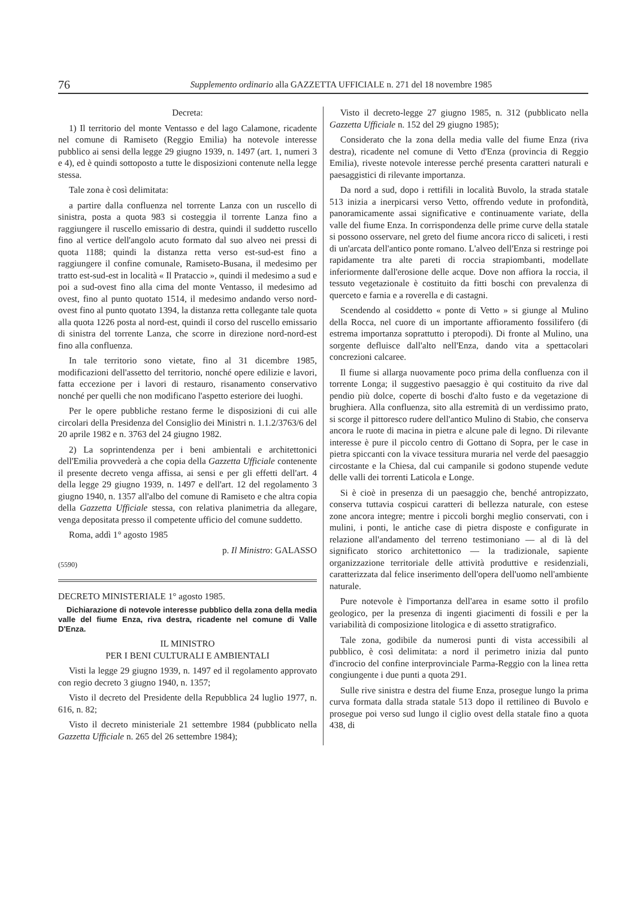76 Supplemento ordinario alla GAZZETTA UFFICIALE n. 271 del 18 novembre 1985
Decreta:
1) Il territorio del monte Ventasso e del lago Calamone, ricadente nel comune di Ramiseto (Reggio Emilia) ha notevole interesse pubblico ai sensi della legge 29 giugno 1939, n. 1497 (art. 1, numeri 3 e 4), ed è quindi sottoposto a tutte le disposizioni contenute nella legge stessa.
Tale zona è così delimitata:
a partire dalla confluenza nel torrente Lanza con un ruscello di sinistra, posta a quota 983 si costeggia il torrente Lanza fino a raggiungere il ruscello emissario di destra, quindi il suddetto ruscello fino al vertice dell'angolo acuto formato dal suo alveo nei pressi di quota 1188; quindi la distanza retta verso est-sud-est fino a raggiungere il confine comunale, Ramiseto-Busana, il medesimo per tratto est-sud-est in località « Il Prataccio », quindi il medesimo a sud e poi a sud-ovest fino alla cima del monte Ventasso, il medesimo ad ovest, fino al punto quotato 1514, il medesimo andando verso nord-ovest fino al punto quotato 1394, la distanza retta collegante tale quota alla quota 1226 posta al nord-est, quindi il corso del ruscello emissario di sinistra del torrente Lanza, che scorre in direzione nord-nord-est fino alla confluenza.
In tale territorio sono vietate, fino al 31 dicembre 1985, modificazioni dell'assetto del territorio, nonché opere edilizie e lavori, fatta eccezione per i lavori di restauro, risanamento conservativo nonché per quelli che non modificano l'aspetto esteriore dei luoghi.
Per le opere pubbliche restano ferme le disposizioni di cui alle circolari della Presidenza del Consiglio dei Ministri n. 1.1.2/3763/6 del 20 aprile 1982 e n. 3763 del 24 giugno 1982.
2) La soprintendenza per i beni ambientali e architettonici dell'Emilia provvederà a che copia della Gazzetta Ufficiale contenente il presente decreto venga affissa, ai sensi e per gli effetti dell'art. 4 della legge 29 giugno 1939, n. 1497 e dell'art. 12 del regolamento 3 giugno 1940, n. 1357 all'albo del comune di Ramiseto e che altra copia della Gazzetta Ufficiale stessa, con relativa planimetria da allegare, venga depositata presso il competente ufficio del comune suddetto.
Roma, addì 1° agosto 1985
p. Il Ministro: GALASSO
(5590)
DECRETO MINISTERIALE 1° agosto 1985.
Dichiarazione di notevole interesse pubblico della zona della media valle del fiume Enza, riva destra, ricadente nel comune di Valle D'Enza.
IL MINISTRO
PER I BENI CULTURALI E AMBIENTALI
Visti la legge 29 giugno 1939, n. 1497 ed il regolamento approvato con regio decreto 3 giugno 1940, n. 1357;
Visto il decreto del Presidente della Repubblica 24 luglio 1977, n. 616, n. 82;
Visto il decreto ministeriale 21 settembre 1984 (pubblicato nella Gazzetta Ufficiale n. 265 del 26 settembre 1984);
Visto il decreto-legge 27 giugno 1985, n. 312 (pubblicato nella Gazzetta Ufficiale n. 152 del 29 giugno 1985);
Considerato che la zona della media valle del fiume Enza (riva destra), ricadente nel comune di Vetto d'Enza (provincia di Reggio Emilia), riveste notevole interesse perché presenta caratteri naturali e paesaggistici di rilevante importanza.
Da nord a sud, dopo i rettifili in località Buvolo, la strada statale 513 inizia a inerpicarsi verso Vetto, offrendo vedute in profondità, panoramicamente assai significative e continuamente variate, della valle del fiume Enza. In corrispondenza delle prime curve della statale si possono osservare, nel greto del fiume ancora ricco di saliceti, i resti di un'arcata dell'antico ponte romano. L'alveo dell'Enza si restringe poi rapidamente tra alte pareti di roccia strapiombanti, modellate inferiormente dall'erosione delle acque. Dove non affiora la roccia, il tessuto vegetazionale è costituito da fitti boschi con prevalenza di querceto e farnia e a roverella e di castagni.
Scendendo al cosiddetto « ponte di Vetto » si giunge al Mulino della Rocca, nel cuore di un importante affioramento fossilifero (di estrema importanza soprattutto i pteropodi). Di fronte al Mulino, una sorgente defluisce dall'alto nell'Enza, dando vita a spettacolari concrezioni calcaree.
Il fiume si allarga nuovamente poco prima della confluenza con il torrente Longa; il suggestivo paesaggio è qui costituito da rive dal pendio più dolce, coperte di boschi d'alto fusto e da vegetazione di brughiera. Alla confluenza, sito alla estremità di un verdissimo prato, si scorge il pittoresco rudere dell'antico Mulino di Stabio, che conserva ancora le ruote di macina in pietra e alcune pale di legno. Di rilevante interesse è pure il piccolo centro di Gottano di Sopra, per le case in pietra spiccanti con la vivace tessitura muraria nel verde del paesaggio circostante e la Chiesa, dal cui campanile si godono stupende vedute delle valli dei torrenti Laticola e Longe.
Si è cioè in presenza di un paesaggio che, benché antropizzato, conserva tuttavia cospicui caratteri di bellezza naturale, con estese zone ancora integre; mentre i piccoli borghi meglio conservati, con i mulini, i ponti, le antiche case di pietra disposte e configurate in relazione all'andamento del terreno testimoniano — al di là del significato storico architettonico — la tradizionale, sapiente organizzazione territoriale delle attività produttive e residenziali, caratterizzata dal felice inserimento dell'opera dell'uomo nell'ambiente naturale.
Pure notevole è l'importanza dell'area in esame sotto il profilo geologico, per la presenza di ingenti giacimenti di fossili e per la variabilità di composizione litologica e di assetto stratigrafico.
Tale zona, godibile da numerosi punti di vista accessibili al pubblico, è così delimitata: a nord il perimetro inizia dal punto d'incrocio del confine interprovinciale Parma-Reggio con la linea retta congiungente i due punti a quota 291.
Sulle rive sinistra e destra del fiume Enza, prosegue lungo la prima curva formata dalla strada statale 513 dopo il rettilineo di Buvolo e prosegue poi verso sud lungo il ciglio ovest della statale fino a quota 438, di